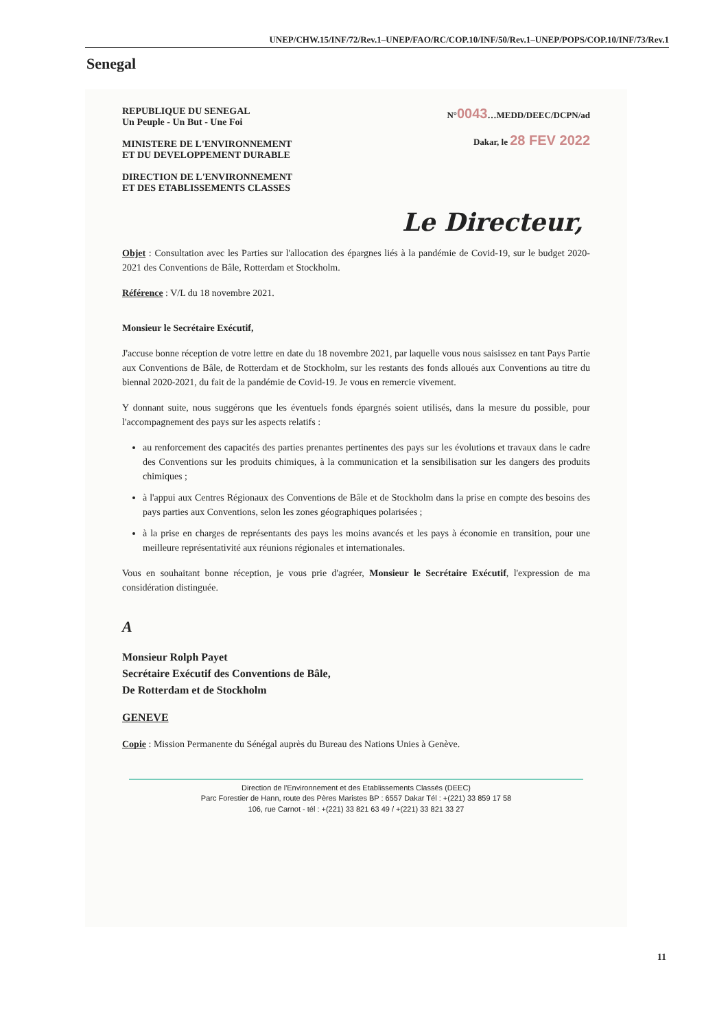UNEP/CHW.15/INF/72/Rev.1–UNEP/FAO/RC/COP.10/INF/50/Rev.1–UNEP/POPS/COP.10/INF/73/Rev.1
Senegal
REPUBLIQUE DU SENEGAL
Un Peuple - Un But - Une Foi
MINISTERE DE L'ENVIRONNEMENT
ET DU DEVELOPPEMENT DURABLE
DIRECTION DE L'ENVIRONNEMENT
ET DES ETABLISSEMENTS CLASSES
N°0043…MEDD/DEEC/DCPN/ad
Dakar, le 28 FEV 2022
Le Directeur,
Objet : Consultation avec les Parties sur l'allocation des épargnes liés à la pandémie de Covid-19, sur le budget 2020-2021 des Conventions de Bâle, Rotterdam et Stockholm.
Référence : V/L du 18 novembre 2021.
Monsieur le Secrétaire Exécutif,
J'accuse bonne réception de votre lettre en date du 18 novembre 2021, par laquelle vous nous saisissez en tant Pays Partie aux Conventions de Bâle, de Rotterdam et de Stockholm, sur les restants des fonds alloués aux Conventions au titre du biennal 2020-2021, du fait de la pandémie de Covid-19. Je vous en remercie vivement.
Y donnant suite, nous suggérons que les éventuels fonds épargnés soient utilisés, dans la mesure du possible, pour l'accompagnement des pays sur les aspects relatifs :
au renforcement des capacités des parties prenantes pertinentes des pays sur les évolutions et travaux dans le cadre des Conventions sur les produits chimiques, à la communication et la sensibilisation sur les dangers des produits chimiques ;
à l'appui aux Centres Régionaux des Conventions de Bâle et de Stockholm dans la prise en compte des besoins des pays parties aux Conventions, selon les zones géographiques polarisées ;
à la prise en charges de représentants des pays les moins avancés et les pays à économie en transition, pour une meilleure représentativité aux réunions régionales et internationales.
Vous en souhaitant bonne réception, je vous prie d'agréer, Monsieur le Secrétaire Exécutif, l'expression de ma considération distinguée.
A
Monsieur Rolph Payet
Secrétaire Exécutif des Conventions de Bâle,
De Rotterdam et de Stockholm
GENEVE
Copie : Mission Permanente du Sénégal auprès du Bureau des Nations Unies à Genève.
Direction de l'Environnement et des Etablissements Classés (DEEC)
Parc Forestier de Hann, route des Pères Maristes BP : 6557 Dakar Tél : +(221) 33 859 17 58
106, rue Carnot - tél : +(221) 33 821 63 49 / +(221) 33 821 33 27
11